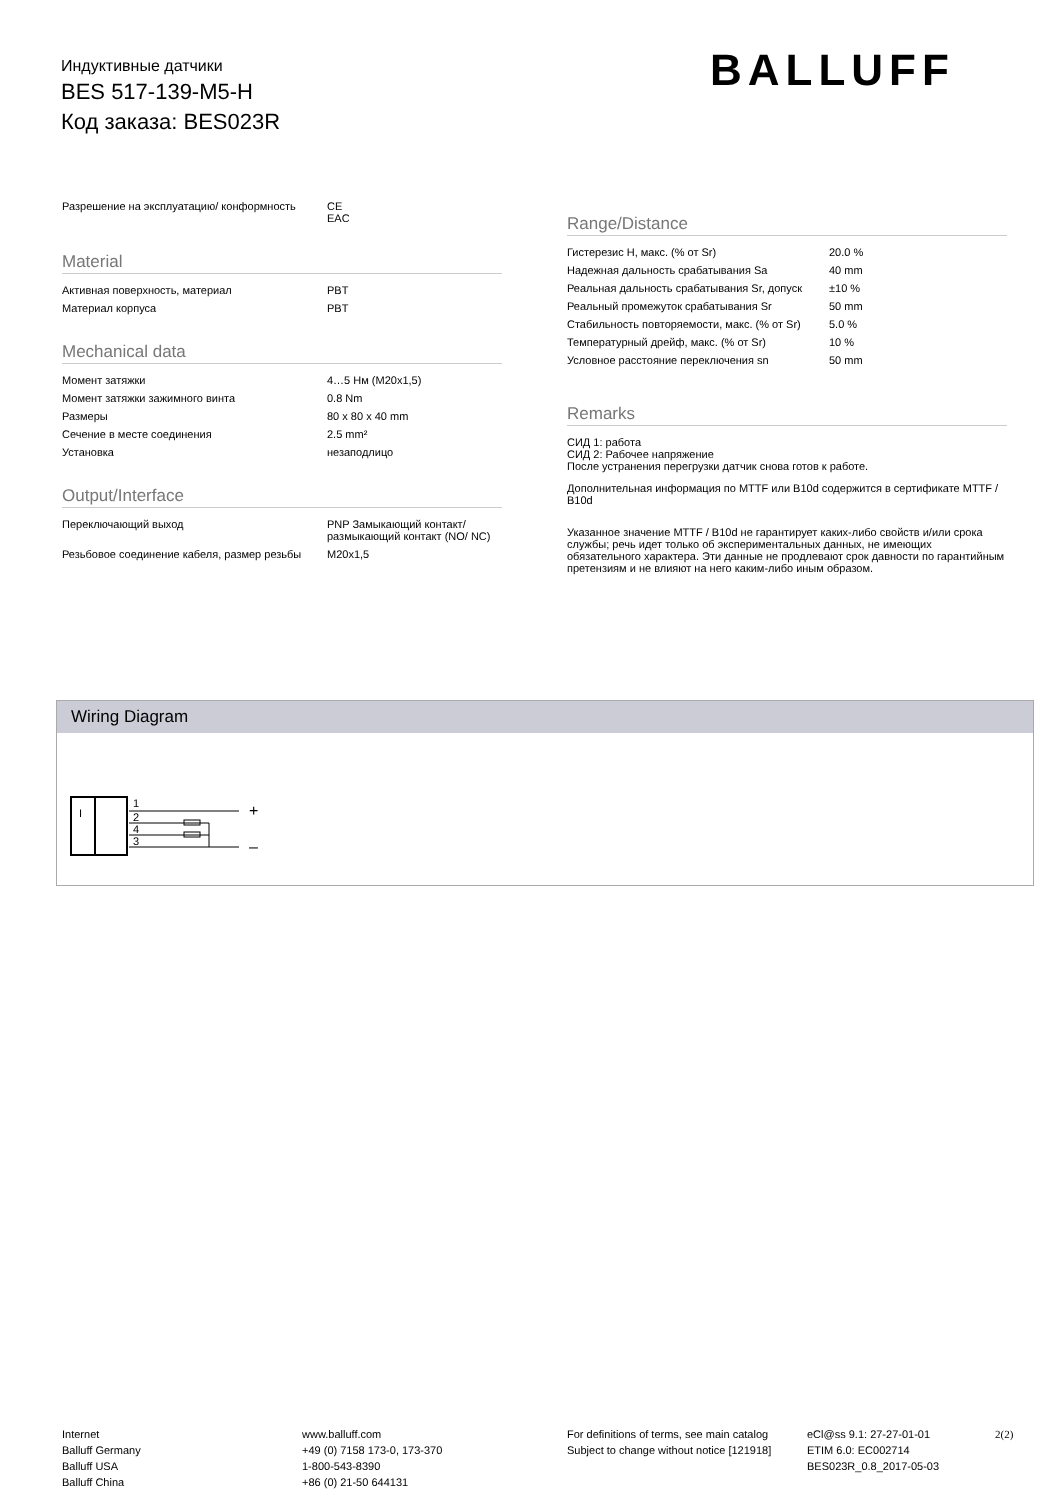Индуктивные датчики
BES 517-139-M5-H
Код заказа: BES023R
BALLUFF
| Разрешение на эксплуатацию/ конформность | CE EAC |
Material
| Активная поверхность, материал | PBT |
| Материал корпуса | PBT |
Mechanical data
| Момент затяжки | 4…5 Нм (M20x1,5) |
| Момент затяжки зажимного винта | 0.8 Nm |
| Размеры | 80 x 80 x 40 mm |
| Сечение в месте соединения | 2.5 mm² |
| Установка | незаподлицо |
Output/Interface
| Переключающий выход | PNP Замыкающий контакт/ размыкающий контакт (NO/ NC) |
| Резьбовое соединение кабеля, размер резьбы | M20x1,5 |
Range/Distance
| Гистерезис H, макс. (% от Sr) | 20.0 % |
| Надежная дальность срабатывания Sa | 40 mm |
| Реальная дальность срабатывания Sr, допуск | ±10 % |
| Реальный промежуток срабатывания Sr | 50 mm |
| Стабильность повторяемости, макс. (% от Sr) | 5.0 % |
| Температурный дрейф, макс. (% от Sr) | 10 % |
| Условное расстояние переключения sn | 50 mm |
Remarks
СИД 1: работа
СИД 2: Рабочее напряжение
После устранения перегрузки датчик снова готов к работе.
Дополнительная информация по MTTF или B10d содержится в сертификате MTTF / B10d
Указанное значение MTTF / B10d не гарантирует каких-либо свойств и/или срока службы; речь идет только об экспериментальных данных, не имеющих обязательного характера. Эти данные не продлевают срок давности по гарантийным претензиям и не влияют на него каким-либо иным образом.
Wiring Diagram
I
1
2
4
3
+
–
Internet
Balluff Germany
Balluff USA
Balluff China
www.balluff.com
+49 (0) 7158 173-0, 173-370
1-800-543-8390
+86 (0) 21-50 644131
For definitions of terms, see main catalog
Subject to change without notice [121918]
eCl@ss 9.1: 27-27-01-01
ETIM 6.0: EC002714
BES023R_0.8_2017-05-03
2(2)